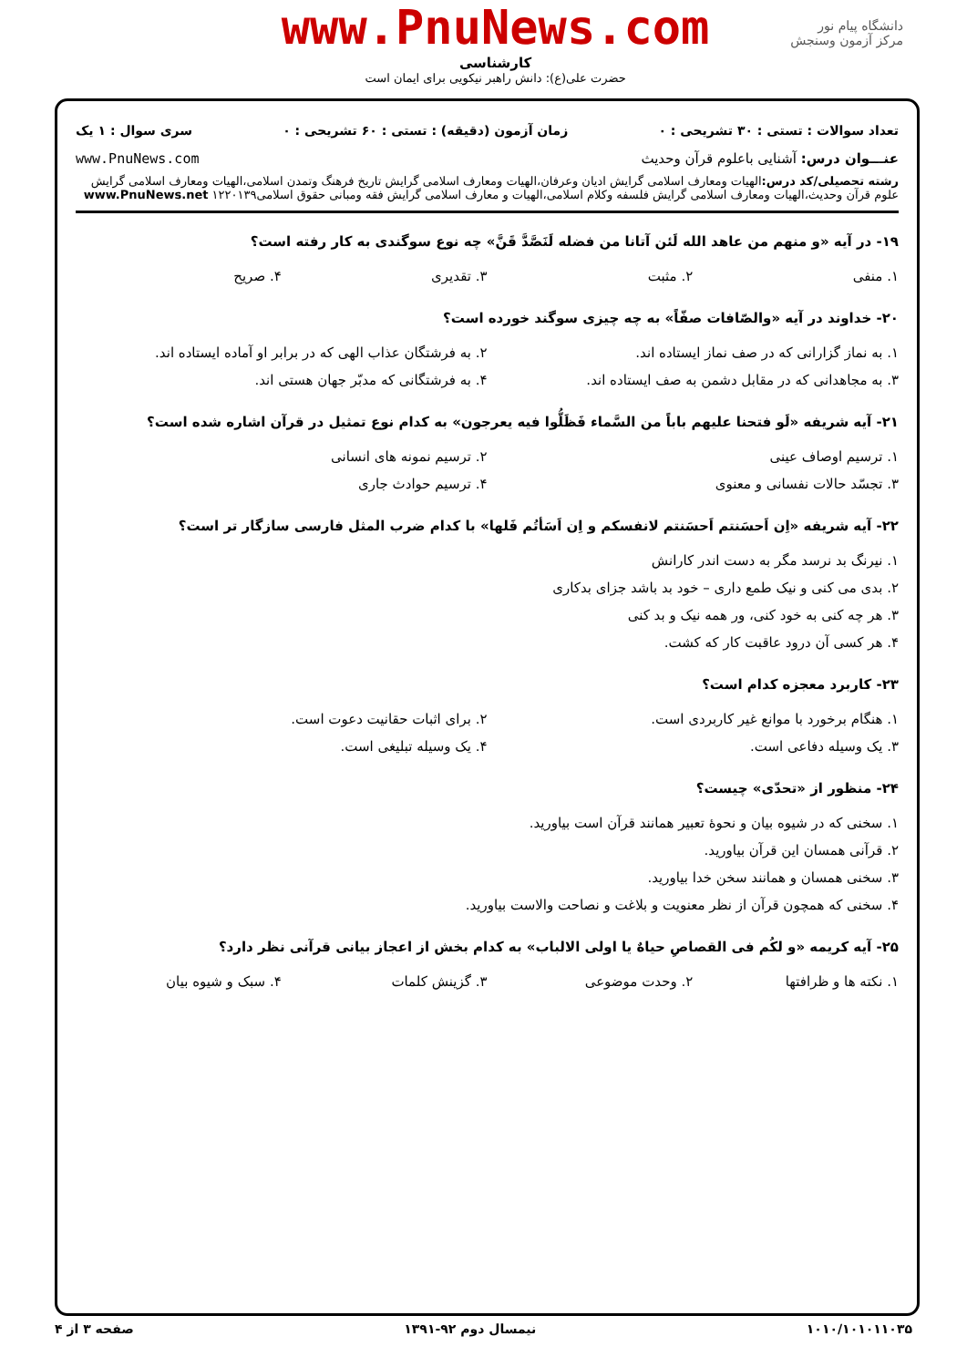دانشگاه پیام نور
مرکز آزمون وسنجش
www.PnuNews.com
کارشناسی
حضرت علی(ع): دانش راهبر نیکویی برای ایمان است
تعداد سوالات : تستی : ۳۰ تشریحی : ۰ زمان آزمون (دقیقه) : تستی : ۶۰ تشریحی : ۰ سری سوال : ۱ یک
عنـــوان درس: آشنایی باعلوم قرآن وحدیث www.PnuNews.com
رشته تحصیلی/کد درس: الهیات ومعارف اسلامی گرایش ادیان وعرفان،الهیات ومعارف اسلامی گرایش تاریخ فرهنگ وتمدن اسلامی،الهیات ومعارف اسلامی گرایش علوم قرآن وحدیث،الهیات ومعارف اسلامی گرایش فلسفه وکلام اسلامی،الهیات و معارف اسلامی گرایش فقه ومبانی حقوق اسلامی۱۲۲۰۱۳۹ www.PnuNews.net
۱۹- در آیه «و منهم من عاهد الله لَئن آتانا من فضله لَنَصَّدَّ قَنَّ» چه نوع سوگندی به کار رفته است؟
۱. منفی
۲. مثبت
۳. تقدیری
۴. صریح
۲۰- خداوند در آیه «والصّافات صفّاً» به چه چیزی سوگند خورده است؟
۱. به نماز گزارانی که در صف نماز ایستاده اند.
۲. به فرشتگان عذاب الهی که در برابر او آماده ایستاده اند.
۳. به مجاهدانی که در مقابل دشمن به صف ایستاده اند.
۴. به فرشتگانی که مدبّر جهان هستی اند.
۲۱- آیه شریفه «لَو فتحنا علیهم باباً من السَّماء فَظَلُّوا فیه یعرجون» به کدام نوع تمثیل در قرآن اشاره شده است؟
۱. ترسیم اوصاف عینی
۲. ترسیم نمونه های انسانی
۳. تجسّد حالات نفسانی و معنوی
۴. ترسیم حوادث جاری
۲۲- آیه شریفه «اِن اَحسَنتم اَحسَنتم لانفسکم و اِن اَسَأتُم فَلها» با کدام ضرب المثل فارسی سازگار تر است؟
۱. نیرنگ بد نرسد مگر به دست اندر کارانش
۲. بدی می کنی و نیک طمع داری – خود بد باشد جزای بدکاری
۳. هر چه کنی به خود کنی، ور همه نیک و بد کنی
۴. هر کسی آن درود عاقبت کار که کشت.
۲۳- کاربرد معجزه کدام است؟
۱. هنگام برخورد با موانع غیر کاربردی است.
۲. برای اثبات حقانیت دعوت است.
۳. یک وسیله دفاعی است.
۴. یک وسیله تبلیغی است.
۲۴- منظور از «تحدّی» چیست؟
۱. سخنی که در شیوه بیان و نحوهٔ تعبیر همانند قرآن است بیاورید.
۲. قرآنی همسان این قرآن بیاورید.
۳. سخنی همسان و همانند سخن خدا بیاورید.
۴. سخنی که همچون قرآن از نظر معنویت و بلاغت و نصاحت والاست بیاورید.
۲۵- آیه کریمه «و لکُم فی القصاصِ حیاهٌ یا اولی الالباب» به کدام بخش از اعجاز بیانی قرآنی نظر دارد؟
۱. نکته ها و ظرافتها
۲. وحدت موضوعی
۳. گزینش کلمات
۴. سبک و شیوه بیان
۱۰۱۰/۱۰۱۰۱۱۰۳۵ نیمسال دوم ۹۲-۱۳۹۱ صفحه ۳ از ۴